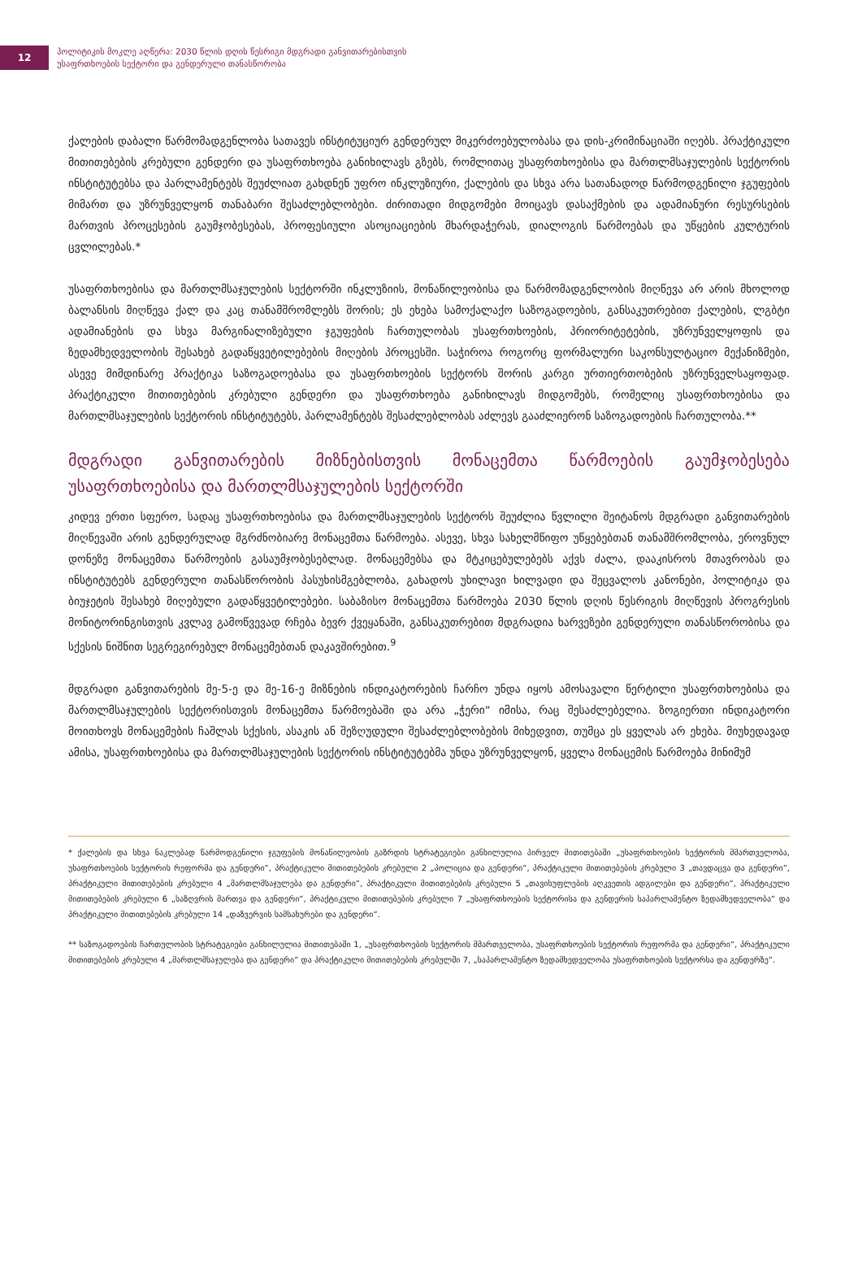12
პოლიტიკის მოკლე აღწერა: 2030 წლის დღის წესრიგი მდგრადი განვითარებისთვის
უსაფრთხოების სექტორი და გენდერული თანასწორობა
ქალების დაბალი წარმომადგენლობა სათავეს ინსტიტუციურ გენდერულ მიკერძოებულობასა და დის-კრიმინაციაში იღებს. პრაქტიკული მითითებების კრებული გენდერი და უსაფრთხოება განიხილავს გზებს, რომლითაც უსაფრთხოებისა და მართლმსაჯულების სექტორის ინსტიტუტებსა და პარლამენტებს შეუძლიათ გახდნენ უფრო ინკლუზიური, ქალების და სხვა არა სათანადოდ წარმოდგენილი ჯგუფების მიმართ და უზრუნველყონ თანაბარი შესაძლებლობები. ძირითადი მიდგომები მოიცავს დასაქმების და ადამიანური რესურსების მართვის პროცესების გაუმჯობესებას, პროფესიული ასოციაციების მხარდაჭერას, დიალოგის წარმოებას და უწყების კულტურის ცვლილებას.*
უსაფრთხოებისა და მართლმსაჯულების სექტორში ინკლუზიის, მონაწილეობისა და წარმომადგენლობის მიღწევა არ არის მხოლოდ ბალანსის მიღწევა ქალ და კაც თანამშრომლებს შორის; ეს ეხება სამოქალაქო საზოგადოების, განსაკუთრებით ქალების, ლგბტი ადამიანების და სხვა მარგინალიზებული ჯგუფების ჩართულობას უსაფრთხოების, პრიორიტეტების, უზრუნველყოფის და ზედამხედველობის შესახებ გადაწყვეტილებების მიღების პროცესში. საჭიროა როგორც ფორმალური საკონსულტაციო მექანიზმები, ასევე მიმდინარე პრაქტიკა საზოგადოებასა და უსაფრთხოების სექტორს შორის კარგი ურთიერთობების უზრუნველსაყოფად. პრაქტიკული მითითებების კრებული გენდერი და უსაფრთხოება განიხილავს მიდგომებს, რომელიც უსაფრთხოებისა და მართლმსაჯულების სექტორის ინსტიტუტებს, პარლამენტებს შესაძლებლობას აძლევს გააძლიერონ საზოგადოების ჩართულობა.**
მდგრადი განვითარების მიზნებისთვის მონაცემთა წარმოების გაუმჯობესება უსაფრთხოებისა და მართლმსაჯულების სექტორში
კიდევ ერთი სფერო, სადაც უსაფრთხოებისა და მართლმსაჯულების სექტორს შეუძლია წვლილი შეიტანოს მდგრადი განვითარების მიღწევაში არის გენდერულად მგრძნობიარე მონაცემთა წარმოება. ასევე, სხვა სახელმწიფო უწყებებთან თანამშრომლობა, ეროვნულ დონეზე მონაცემთა წარმოების გასაუმჯობესებლად. მონაცემებსა და მტკიცებულებებს აქვს ძალა, დააკისროს მთავრობას და ინსტიტუტებს გენდერული თანასწორობის პასუხისმგებლობა, გახადოს უხილავი ხილვადი და შეცვალოს კანონები, პოლიტიკა და ბიუჯეტის შესახებ მიღებული გადაწყვეტილებები. საბაზისო მონაცემთა წარმოება 2030 წლის დღის წესრიგის მიღწევის პროგრესის მონიტორინგისთვის კვლავ გამოწვევად რჩება ბევრ ქვეყანაში, განსაკუთრებით მდგრადია ხარვეზები გენდერული თანასწორობისა და სქესის ნიშნით სეგრეგირებულ მონაცემებთან დაკავშირებით.<sup>9</sup>
მდგრადი განვითარების მე-5-ე და მე-16-ე მიზნების ინდიკატორების ჩარჩო უნდა იყოს ამოსავალი წერტილი უსაფრთხოებისა და მართლმსაჯულების სექტორისთვის მონაცემთა წარმოებაში და არა „ჭერი“ იმისა, რაც შესაძლებელია. ზოგიერთი ინდიკატორი მოითხოვს მონაცემების ჩაშლას სქესის, ასაკის ან შეზღუდული შესაძლებლობების მიხედვით, თუმცა ეს ყველას არ ეხება. მიუხედავად ამისა, უსაფრთხოებისა და მართლმსაჯულების სექტორის ინსტიტუტებმა უნდა უზრუნველყონ, ყველა მონაცემის წარმოება მინიმუმ
* ქალების და სხვა ნაკლებად წარმოდგენილი ჯგუფების მონაწილეობის გაზრდის სტრატეგიები განხილულია პირველ მითითებაში „უსაფრთხოების სექტორის მმართველობა, უსაფრთხოების სექტორის რეფორმა და გენდერი“, პრაქტიკული მითითებების კრებული 2 „პოლიცია და გენდერი“, პრაქტიკული მითითებების კრებული 3 „თავდაცვა და გენდერი“, პრაქტიკული მითითებების კრებული 4 „მართლმსაჯულება და გენდერი“, პრაქტიკული მითითებების კრებული 5 „თავისუფლების აღკვეთის ადგილები და გენდერი“, პრაქტიკული მითითებების კრებული 6 „საზღვრის მართვა და გენდერი“, პრაქტიკული მითითებების კრებული 7 „უსაფრთხოების სექტორისა და გენდერის საპარლამენტო ზედამხედველობა“ და პრაქტიკული მითითებების კრებული 14 „დაზვერვის სამსახურები და გენდერი“.
** საზოგადოების ჩართულობის სტრატეგიები განხილულია მითითებაში 1, „უსაფრთხოების სექტორის მმართველობა, უსაფრთხოების სექტორის რეფორმა და გენდერი“, პრაქტიკული მითითებების კრებული 4 „მართლმსაჯულება და გენდერი“ და პრაქტიკული მითითებების კრებულში 7, „საპარლამენტო ზედამხედველობა უსაფრთხოების სექტორსა და გენდერზე“.